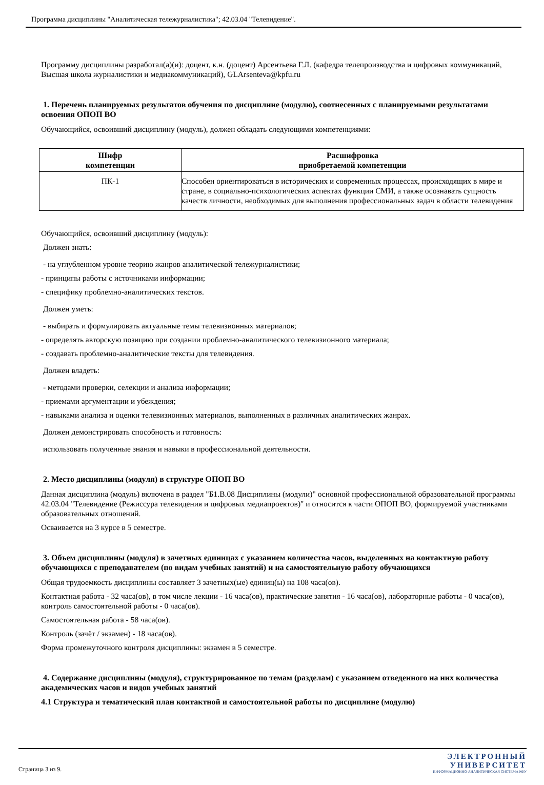Программа дисциплины "Аналитическая тележурналистика"; 42.03.04 "Телевидение".
Программу дисциплины разработал(а)(и): доцент, к.н. (доцент) Арсентьева Г.Л. (кафедра телепроизводства и цифровых коммуникаций, Высшая школа журналистики и медиакоммуникаций), GLArsenteva@kpfu.ru
1. Перечень планируемых результатов обучения по дисциплине (модулю), соотнесенных с планируемыми результатами освоения ОПОП ВО
Обучающийся, освоивший дисциплину (модуль), должен обладать следующими компетенциями:
| Шифр компетенции | Расшифровка приобретаемой компетенции |
| --- | --- |
| ПК-1 | Способен ориентироваться в исторических и современных процессах, происходящих в мире и стране, в социально-психологических аспектах функции СМИ, а также осознавать сущность качеств личности, необходимых для выполнения профессиональных задач в области телевидения |
Обучающийся, освоивший дисциплину (модуль):
Должен знать:
- на углубленном уровне теорию жанров аналитической тележурналистики;
- принципы работы с источниками информации;
- специфику проблемно-аналитических текстов.
Должен уметь:
- выбирать и формулировать актуальные темы телевизионных материалов;
- определять авторскую позицию при создании проблемно-аналитического телевизионного материала;
- создавать проблемно-аналитические тексты для телевидения.
Должен владеть:
- методами проверки, селекции и анализа информации;
- приемами аргументации и убеждения;
- навыками анализа и оценки телевизионных материалов, выполненных в различных аналитических жанрах.
Должен демонстрировать способность и готовность:
использовать полученные знания и навыки в профессиональной деятельности.
2. Место дисциплины (модуля) в структуре ОПОП ВО
Данная дисциплина (модуль) включена в раздел "Б1.В.08 Дисциплины (модули)" основной профессиональной образовательной программы 42.03.04 "Телевидение (Режиссура телевидения и цифровых медиапроектов)" и относится к части ОПОП ВО, формируемой участниками образовательных отношений.
Осваивается на 3 курсе в 5 семестре.
3. Объем дисциплины (модуля) в зачетных единицах с указанием количества часов, выделенных на контактную работу обучающихся с преподавателем (по видам учебных занятий) и на самостоятельную работу обучающихся
Общая трудоемкость дисциплины составляет 3 зачетных(ые) единиц(ы) на 108 часа(ов).
Контактная работа - 32 часа(ов), в том числе лекции - 16 часа(ов), практические занятия - 16 часа(ов), лабораторные работы - 0 часа(ов), контроль самостоятельной работы - 0 часа(ов).
Самостоятельная работа - 58 часа(ов).
Контроль (зачёт / экзамен) - 18 часа(ов).
Форма промежуточного контроля дисциплины: экзамен в 5 семестре.
4. Содержание дисциплины (модуля), структурированное по темам (разделам) с указанием отведенного на них количества академических часов и видов учебных занятий
4.1 Структура и тематический план контактной и самостоятельной работы по дисциплине (модулю)
Страница 3 из 9.
ЭЛЕКТРОННЫЙ
УНИВЕРСИТЕТ
ИНФОРМАЦИОННО-АНАЛИТИЧЕСКАЯ СИСТЕМА КФУ